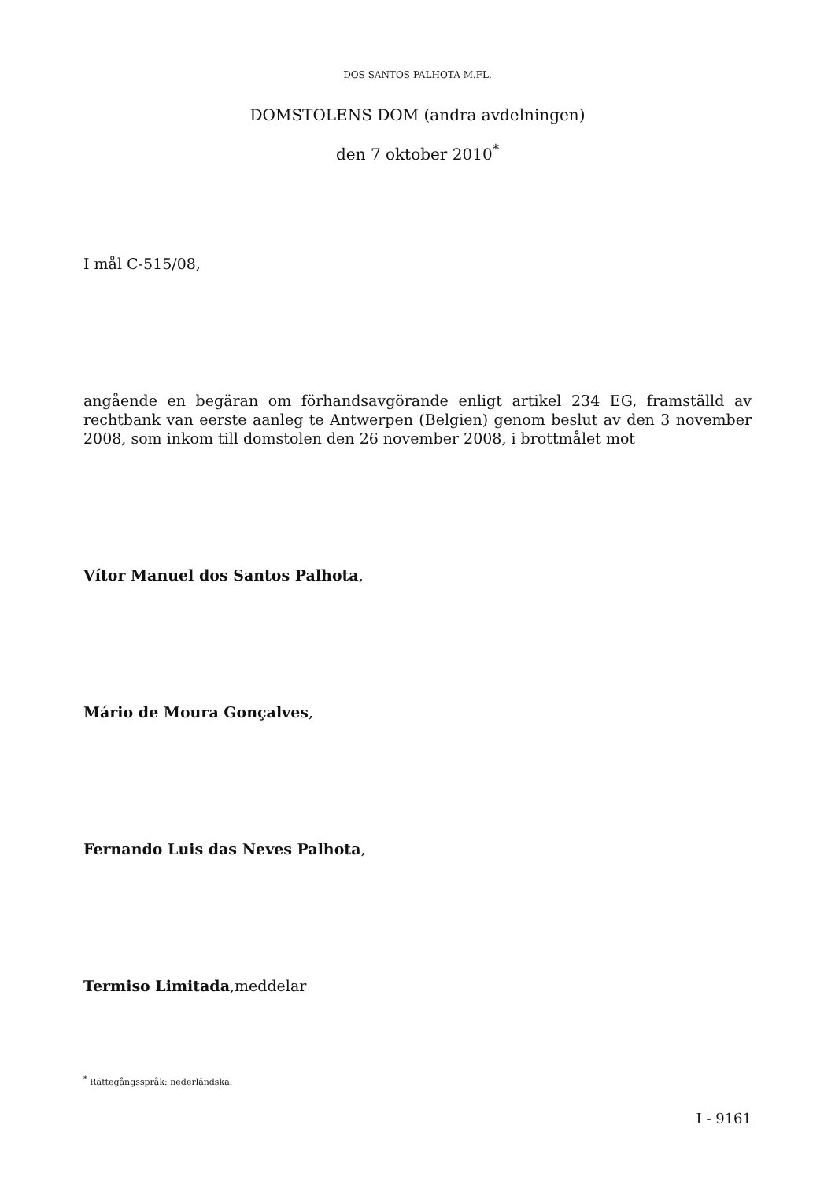DOS SANTOS PALHOTA M.FL.
DOMSTOLENS DOM (andra avdelningen)
den 7 oktober 2010<sup>*</sup>
I mål C-515/08,
angående en begäran om förhandsavgörande enligt artikel 234 EG, framställd av rechtbank van eerste aanleg te Antwerpen (Belgien) genom beslut av den 3 november 2008, som inkom till domstolen den 26 november 2008, i brottmålet mot
Vítor Manuel dos Santos Palhota,
Mário de Moura Gonçalves,
Fernando Luis das Neves Palhota,
Termiso Limitada,meddelar
<sup>*</sup> Rättegångsspråk: nederländska.
I - 9161